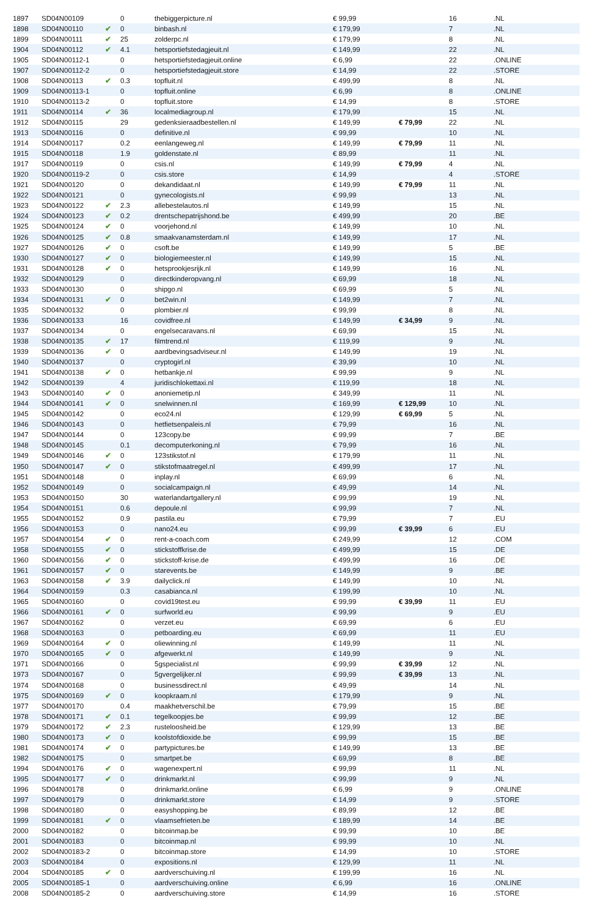| 1897 | SD04N00109 | | 0 | thebiggerpicture.nl | € 99,99 | | 16 | .NL |
| 1898 | SD04N00110 | ✔ | 0 | binbash.nl | € 179,99 | | 7 | .NL |
| 1899 | SD04N00111 | ✔ | 25 | zolderpc.nl | € 179,99 | | 8 | .NL |
| 1904 | SD04N00112 | ✔ | 4.1 | hetsportiefstedagjeuit.nl | € 149,99 | | 22 | .NL |
| 1905 | SD04N00112-1 | | 0 | hetsportiefstedagjeuit.online | € 6,99 | | 22 | .ONLINE |
| 1907 | SD04N00112-2 | | 0 | hetsportiefstedagjeuit.store | € 14,99 | | 22 | .STORE |
| 1908 | SD04N00113 | ✔ | 0.3 | topfluit.nl | € 499,99 | | 8 | .NL |
| 1909 | SD04N00113-1 | | 0 | topfluit.online | € 6,99 | | 8 | .ONLINE |
| 1910 | SD04N00113-2 | | 0 | topfluit.store | € 14,99 | | 8 | .STORE |
| 1911 | SD04N00114 | ✔ | 36 | localmediagroup.nl | € 179,99 | | 15 | .NL |
| 1912 | SD04N00115 | | 29 | gedenksieraadbestellen.nl | € 149,99 | € 79,99 | 22 | .NL |
| 1913 | SD04N00116 | | 0 | definitive.nl | € 99,99 | | 10 | .NL |
| 1914 | SD04N00117 | | 0.2 | eenlangeweg.nl | € 149,99 | € 79,99 | 11 | .NL |
| 1915 | SD04N00118 | | 1.9 | goldenstate.nl | € 89,99 | | 11 | .NL |
| 1917 | SD04N00119 | | 0 | csis.nl | € 149,99 | € 79,99 | 4 | .NL |
| 1920 | SD04N00119-2 | | 0 | csis.store | € 14,99 | | 4 | .STORE |
| 1921 | SD04N00120 | | 0 | dekandidaat.nl | € 149,99 | € 79,99 | 11 | .NL |
| 1922 | SD04N00121 | | 0 | gynecologists.nl | € 99,99 | | 13 | .NL |
| 1923 | SD04N00122 | ✔ | 2.3 | allebestelautos.nl | € 149,99 | | 15 | .NL |
| 1924 | SD04N00123 | ✔ | 0.2 | drentschepatrijshond.be | € 499,99 | | 20 | .BE |
| 1925 | SD04N00124 | ✔ | 0 | voorjehond.nl | € 149,99 | | 10 | .NL |
| 1926 | SD04N00125 | ✔ | 0.8 | smaakvanamsterdam.nl | € 149,99 | | 17 | .NL |
| 1927 | SD04N00126 | ✔ | 0 | csoft.be | € 149,99 | | 5 | .BE |
| 1930 | SD04N00127 | ✔ | 0 | biologiemeester.nl | € 149,99 | | 15 | .NL |
| 1931 | SD04N00128 | ✔ | 0 | hetsprookjesrijk.nl | € 149,99 | | 16 | .NL |
| 1932 | SD04N00129 | | 0 | directkinderopvang.nl | € 69,99 | | 18 | .NL |
| 1933 | SD04N00130 | | 0 | shipgo.nl | € 69,99 | | 5 | .NL |
| 1934 | SD04N00131 | ✔ | 0 | bet2win.nl | € 149,99 | | 7 | .NL |
| 1935 | SD04N00132 | | 0 | plombier.nl | € 99,99 | | 8 | .NL |
| 1936 | SD04N00133 | | 16 | covidfree.nl | € 149,99 | € 34,99 | 9 | .NL |
| 1937 | SD04N00134 | | 0 | engelsecaravans.nl | € 69,99 | | 15 | .NL |
| 1938 | SD04N00135 | ✔ | 17 | filmtrend.nl | € 119,99 | | 9 | .NL |
| 1939 | SD04N00136 | ✔ | 0 | aardbevingsadviseur.nl | € 149,99 | | 19 | .NL |
| 1940 | SD04N00137 | | 0 | cryptogirl.nl | € 39,99 | | 10 | .NL |
| 1941 | SD04N00138 | ✔ | 0 | hetbankje.nl | € 99,99 | | 9 | .NL |
| 1942 | SD04N00139 | | 4 | juridischlokettaxi.nl | € 119,99 | | 18 | .NL |
| 1943 | SD04N00140 | ✔ | 0 | anoniemetip.nl | € 349,99 | | 11 | .NL |
| 1944 | SD04N00141 | ✔ | 0 | snelwinnen.nl | € 169,99 | € 129,99 | 10 | .NL |
| 1945 | SD04N00142 | | 0 | eco24.nl | € 129,99 | € 69,99 | 5 | .NL |
| 1946 | SD04N00143 | | 0 | hetfietsenpaleis.nl | € 79,99 | | 16 | .NL |
| 1947 | SD04N00144 | | 0 | 123copy.be | € 99,99 | | 7 | .BE |
| 1948 | SD04N00145 | | 0.1 | decomputerkoning.nl | € 79,99 | | 16 | .NL |
| 1949 | SD04N00146 | ✔ | 0 | 123stikstof.nl | € 179,99 | | 11 | .NL |
| 1950 | SD04N00147 | ✔ | 0 | stikstofmaatregel.nl | € 499,99 | | 17 | .NL |
| 1951 | SD04N00148 | | 0 | inplay.nl | € 69,99 | | 6 | .NL |
| 1952 | SD04N00149 | | 0 | socialcampaign.nl | € 49,99 | | 14 | .NL |
| 1953 | SD04N00150 | | 30 | waterlandartgallery.nl | € 99,99 | | 19 | .NL |
| 1954 | SD04N00151 | | 0.6 | depoule.nl | € 99,99 | | 7 | .NL |
| 1955 | SD04N00152 | | 0.9 | pastila.eu | € 79,99 | | 7 | .EU |
| 1956 | SD04N00153 | | 0 | nano24.eu | € 99,99 | € 39,99 | 6 | .EU |
| 1957 | SD04N00154 | ✔ | 0 | rent-a-coach.com | € 249,99 | | 12 | .COM |
| 1958 | SD04N00155 | ✔ | 0 | stickstoffkrise.de | € 499,99 | | 15 | .DE |
| 1960 | SD04N00156 | ✔ | 0 | stickstoff-krise.de | € 499,99 | | 16 | .DE |
| 1961 | SD04N00157 | ✔ | 0 | starevents.be | € 149,99 | | 9 | .BE |
| 1963 | SD04N00158 | ✔ | 3.9 | dailyclick.nl | € 149,99 | | 10 | .NL |
| 1964 | SD04N00159 | | 0.3 | casabianca.nl | € 199,99 | | 10 | .NL |
| 1965 | SD04N00160 | | 0 | covid19test.eu | € 99,99 | € 39,99 | 11 | .EU |
| 1966 | SD04N00161 | ✔ | 0 | surfworld.eu | € 99,99 | | 9 | .EU |
| 1967 | SD04N00162 | | 0 | verzet.eu | € 69,99 | | 6 | .EU |
| 1968 | SD04N00163 | | 0 | petboarding.eu | € 69,99 | | 11 | .EU |
| 1969 | SD04N00164 | ✔ | 0 | oliewinning.nl | € 149,99 | | 11 | .NL |
| 1970 | SD04N00165 | ✔ | 0 | afgewerkt.nl | € 149,99 | | 9 | .NL |
| 1971 | SD04N00166 | | 0 | 5gspecialist.nl | € 99,99 | € 39,99 | 12 | .NL |
| 1973 | SD04N00167 | | 0 | 5gvergelijker.nl | € 99,99 | € 39,99 | 13 | .NL |
| 1974 | SD04N00168 | | 0 | businessdirect.nl | € 49,99 | | 14 | .NL |
| 1975 | SD04N00169 | ✔ | 0 | koopkraam.nl | € 179,99 | | 9 | .NL |
| 1977 | SD04N00170 | | 0.4 | maakhetverschil.be | € 79,99 | | 15 | .BE |
| 1978 | SD04N00171 | ✔ | 0.1 | tegelkoopjes.be | € 99,99 | | 12 | .BE |
| 1979 | SD04N00172 | ✔ | 2.3 | rusteloosheid.be | € 129,99 | | 13 | .BE |
| 1980 | SD04N00173 | ✔ | 0 | koolstofdioxide.be | € 99,99 | | 15 | .BE |
| 1981 | SD04N00174 | ✔ | 0 | partypictures.be | € 149,99 | | 13 | .BE |
| 1982 | SD04N00175 | | 0 | smartpet.be | € 69,99 | | 8 | .BE |
| 1994 | SD04N00176 | ✔ | 0 | wagenexpert.nl | € 99,99 | | 11 | .NL |
| 1995 | SD04N00177 | ✔ | 0 | drinkmarkt.nl | € 99,99 | | 9 | .NL |
| 1996 | SD04N00178 | | 0 | drinkmarkt.online | € 6,99 | | 9 | .ONLINE |
| 1997 | SD04N00179 | | 0 | drinkmarkt.store | € 14,99 | | 9 | .STORE |
| 1998 | SD04N00180 | | 0 | easyshopping.be | € 89,99 | | 12 | .BE |
| 1999 | SD04N00181 | ✔ | 0 | vlaamsefrieten.be | € 189,99 | | 14 | .BE |
| 2000 | SD04N00182 | | 0 | bitcoinmap.be | € 99,99 | | 10 | .BE |
| 2001 | SD04N00183 | | 0 | bitcoinmap.nl | € 99,99 | | 10 | .NL |
| 2002 | SD04N00183-2 | | 0 | bitcoinmap.store | € 14,99 | | 10 | .STORE |
| 2003 | SD04N00184 | | 0 | expositions.nl | € 129,99 | | 11 | .NL |
| 2004 | SD04N00185 | ✔ | 0 | aardverschuiving.nl | € 199,99 | | 16 | .NL |
| 2005 | SD04N00185-1 | | 0 | aardverschuiving.online | € 6,99 | | 16 | .ONLINE |
| 2008 | SD04N00185-2 | | 0 | aardverschuiving.store | € 14,99 | | 16 | .STORE |